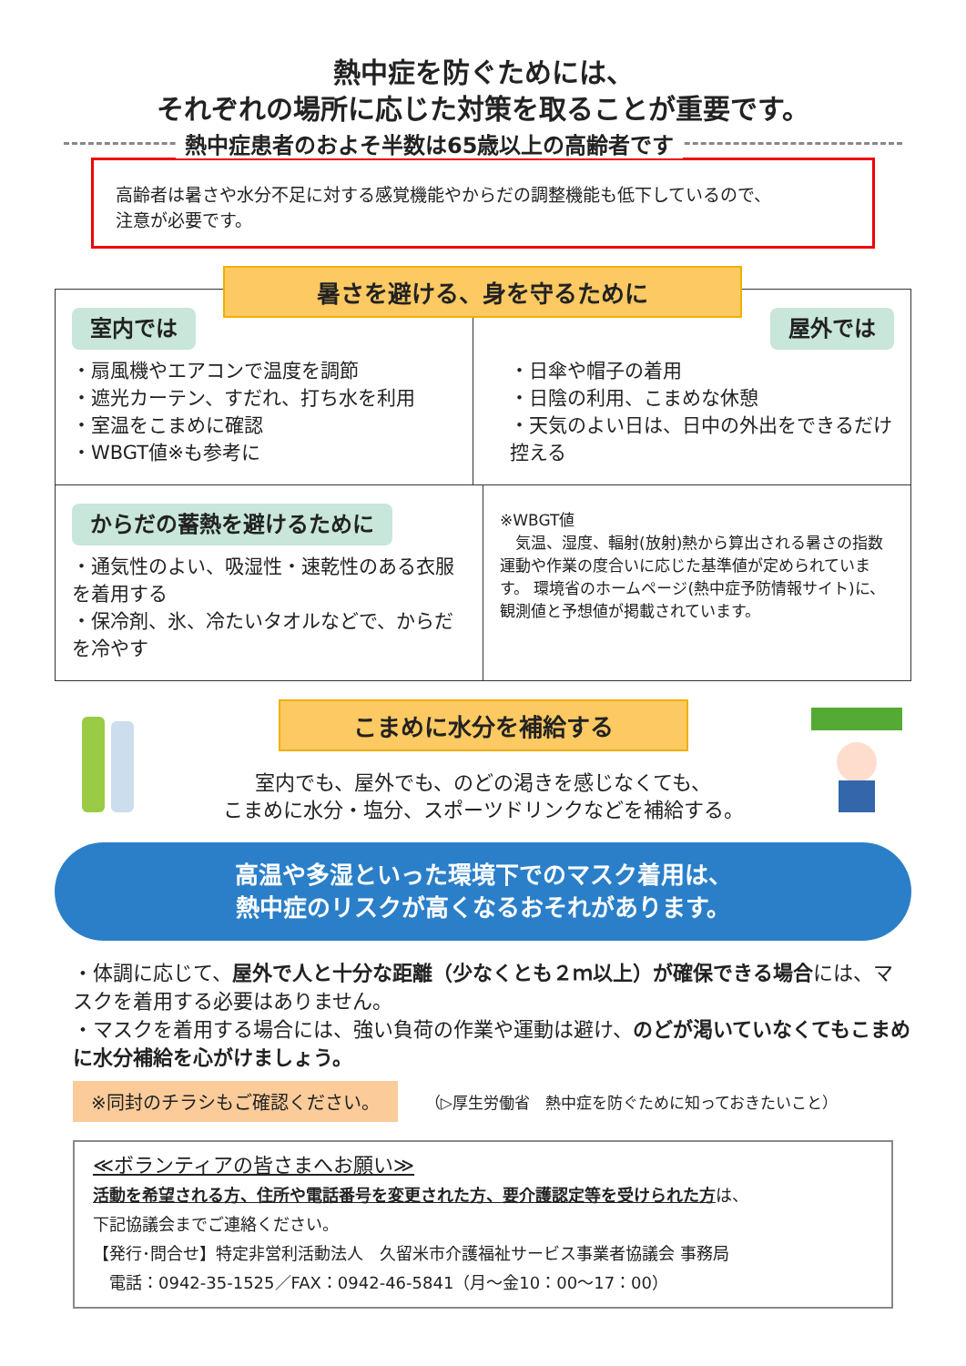熱中症を防ぐためには、
それぞれの場所に応じた対策を取ることが重要です。
熱中症患者のおよそ半数は65歳以上の高齢者です
高齢者は暑さや水分不足に対する感覚機能やからだの調整機能も低下しているので、
注意が必要です。
暑さを避ける、身を守るために
室内では
・扇風機やエアコンで温度を調節
・遮光カーテン、すだれ、打ち水を利用
・室温をこまめに確認
・WBGT値※も参考に
屋外では
・日傘や帽子の着用
・日陰の利用、こまめな休憩
・天気のよい日は、日中の外出をできるだけ控える
からだの蓄熱を避けるために
・通気性のよい、吸湿性・速乾性のある衣服を着用する
・保冷剤、氷、冷たいタオルなどで、からだを冷やす
※WBGT値
　気温、湿度、輻射(放射)熱から算出される暑さの指数 運動や作業の度合いに応じた基準値が定められています。 環境省のホームページ(熱中症予防情報サイト)に、観測値と予想値が掲載されています。
こまめに水分を補給する
室内でも、屋外でも、のどの渇きを感じなくても、
こまめに水分・塩分、スポーツドリンクなどを補給する。
高温や多湿といった環境下でのマスク着用は、
熱中症のリスクが高くなるおそれがあります。
・体調に応じて、屋外で人と十分な距離（少なくとも２ｍ以上）が確保できる場合には、マスクを着用する必要はありません。
・マスクを着用する場合には、強い負荷の作業や運動は避け、のどが渇いていなくてもこまめに水分補給を心がけましょう。
※同封のチラシもご確認ください。
（▷厚生労働省　熱中症を防ぐために知っておきたいこと）
≪ボランティアの皆さまへお願い≫
活動を希望される方、住所や電話番号を変更された方、要介護認定等を受けられた方は、
下記協議会までご連絡ください。
【発行･問合せ】特定非営利活動法人　久留米市介護福祉サービス事業者協議会 事務局
　電話：0942-35-1525／FAX：0942-46-5841（月～金10：00～17：00）